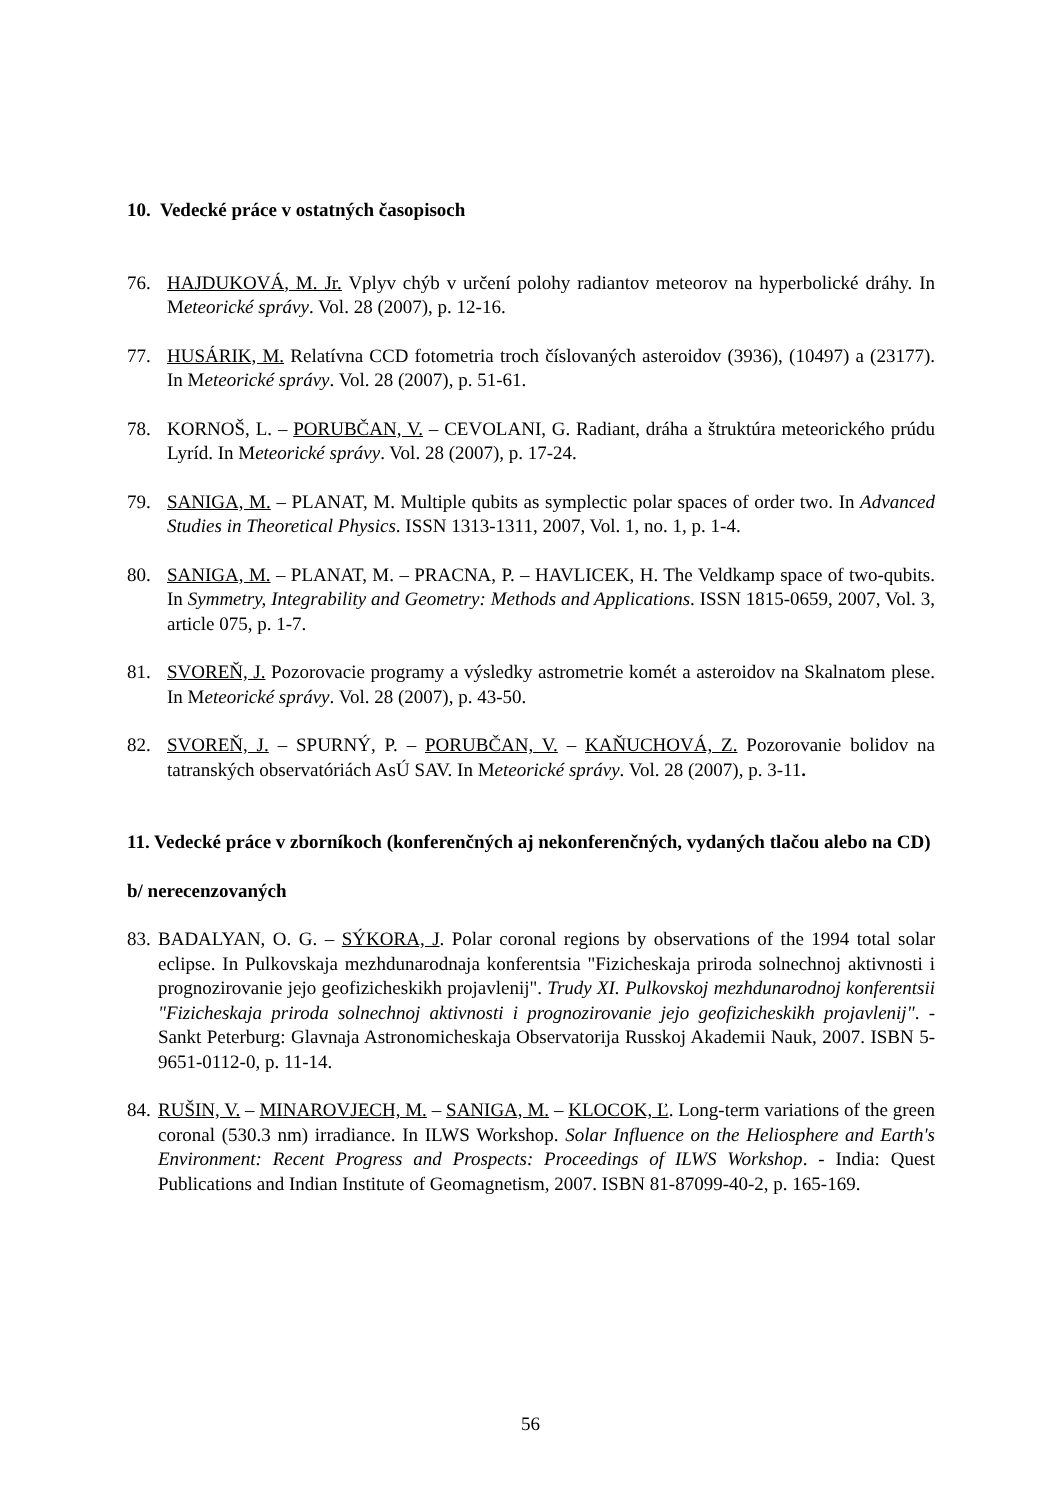10. Vedecké práce v ostatných časopisoch
76. HAJDUKOVÁ, M. Jr. Vplyv chýb v určení polohy radiantov meteorov na hyperbolické dráhy. In Meteorické správy. Vol. 28 (2007), p. 12-16.
77. HUSÁRIK, M. Relatívna CCD fotometria troch číslovaných asteroidov (3936), (10497) a (23177). In Meteorické správy. Vol. 28 (2007), p. 51-61.
78. KORNOŠ, L. – PORUBČAN, V. – CEVOLANI, G. Radiant, dráha a štruktúra meteorického prúdu Lyríd. In Meteorické správy. Vol. 28 (2007), p. 17-24.
79. SANIGA, M. – PLANAT, M. Multiple qubits as symplectic polar spaces of order two. In Advanced Studies in Theoretical Physics. ISSN 1313-1311, 2007, Vol. 1, no. 1, p. 1-4.
80. SANIGA, M. – PLANAT, M. – PRACNA, P. – HAVLICEK, H. The Veldkamp space of two-qubits. In Symmetry, Integrability and Geometry: Methods and Applications. ISSN 1815-0659, 2007, Vol. 3, article 075, p. 1-7.
81. SVOREŇ, J. Pozorovacie programy a výsledky astrometrie komét a asteroidov na Skalnatom plese. In Meteorické správy. Vol. 28 (2007), p. 43-50.
82. SVOREŇ, J. – SPURNÝ, P. – PORUBČAN, V. – KAŇUCHOVÁ, Z. Pozorovanie bolidov na tatranských observatóriách AsÚ SAV. In Meteorické správy. Vol. 28 (2007), p. 3-11.
11. Vedecké práce v zborníkoch (konferenčných aj nekonferenčných, vydaných tlačou alebo na CD)
b/ nerecenzovaných
83.
BADALYAN, O. G. – SÝKORA, J. Polar coronal regions by observations of the 1994 total solar eclipse. In Pulkovskaja mezhdunarodnaja konferentsia "Fizicheskaja priroda solnechnoj aktivnosti i prognozirovanie jejo geofizicheskikh projavlenij". Trudy XI. Pulkovskoj mezhdunarodnoj konferentsii "Fizicheskaja priroda solnechnoj aktivnosti i prognozirovanie jejo geofizicheskikh projavlenij". - Sankt Peterburg: Glavnaja Astronomicheskaja Observatorija Russkoj Akademii Nauk, 2007. ISBN 5-9651-0112-0, p. 11-14.
84.
RUŠIN, V. – MINAROVJECH, M. – SANIGA, M. – KLOCOK, Ľ. Long-term variations of the green coronal (530.3 nm) irradiance. In ILWS Workshop. Solar Influence on the Heliosphere and Earth's Environment: Recent Progress and Prospects: Proceedings of ILWS Workshop. - India: Quest Publications and Indian Institute of Geomagnetism, 2007. ISBN 81-87099-40-2, p. 165-169.
56